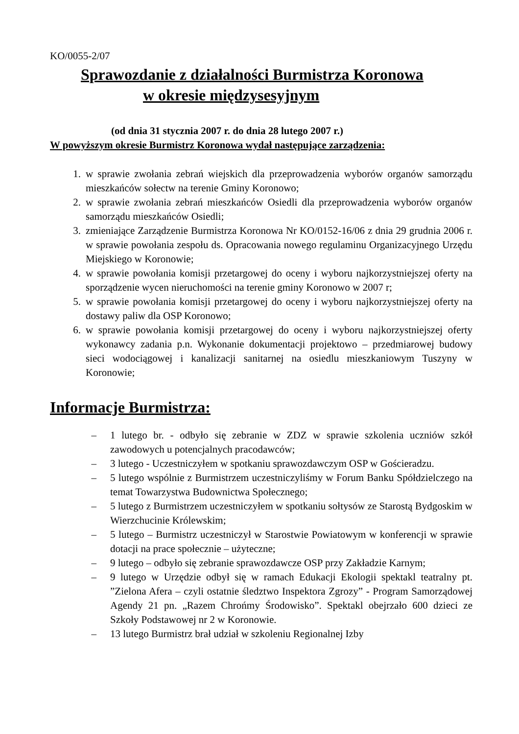KO/0055-2/07
Sprawozdanie z działalności Burmistrza Koronowa
w okresie międzysesyjnym
(od dnia 31 stycznia 2007 r. do dnia 28 lutego 2007 r.)
W powyższym okresie Burmistrz Koronowa wydał następujące zarządzenia:
1. w sprawie zwołania zebrań wiejskich dla przeprowadzenia wyborów organów samorządu mieszkańców sołectw na terenie Gminy Koronowo;
2. w sprawie zwołania zebrań mieszkańców Osiedli dla przeprowadzenia wyborów organów samorządu mieszkańców Osiedli;
3. zmieniające Zarządzenie Burmistrza Koronowa Nr KO/0152-16/06 z dnia 29 grudnia 2006 r. w sprawie powołania zespołu ds. Opracowania nowego regulaminu Organizacyjnego Urzędu Miejskiego w Koronowie;
4. w sprawie powołania komisji przetargowej do oceny i wyboru najkorzystniejszej oferty na sporządzenie wycen nieruchomości na terenie gminy Koronowo w 2007 r;
5. w sprawie powołania komisji przetargowej do oceny i wyboru najkorzystniejszej oferty na dostawy paliw dla OSP Koronowo;
6. w sprawie powołania komisji przetargowej do oceny i wyboru najkorzystniejszej oferty wykonawcy zadania p.n. Wykonanie dokumentacji projektowo – przedmiarowej budowy sieci wodociągowej i kanalizacji sanitarnej na osiedlu mieszkaniowym Tuszyny w Koronowie;
Informacje Burmistrza:
– 1 lutego br. - odbyło się zebranie w ZDZ w sprawie szkolenia uczniów szkół zawodowych u potencjalnych pracodawców;
– 3 lutego - Uczestniczyłem w spotkaniu sprawozdawczym OSP w Gościeradzu.
– 5 lutego wspólnie z Burmistrzem uczestniczyliśmy w Forum Banku Spółdzielczego na temat Towarzystwa Budownictwa Społecznego;
– 5 lutego z Burmistrzem uczestniczyłem w spotkaniu sołtysów ze Starostą Bydgoskim w Wierzchucinie Królewskim;
– 5 lutego – Burmistrz uczestniczył w Starostwie Powiatowym w konferencji w sprawie dotacji na prace społecznie – użyteczne;
– 9 lutego – odbyło się zebranie sprawozdawcze OSP przy Zakładzie Karnym;
– 9 lutego w Urzędzie odbył się w ramach Edukacji Ekologii spektakl teatralny pt. ”Zielona Afera – czyli ostatnie śledztwo Inspektora Zgrozy” - Program Samorządowej Agendy 21 pn. „Razem Chrońmy Środowisko”. Spektakl obejrzało 600 dzieci ze Szkoły Podstawowej nr 2 w Koronowie.
– 13 lutego Burmistrz brał udział w szkoleniu Regionalnej Izby